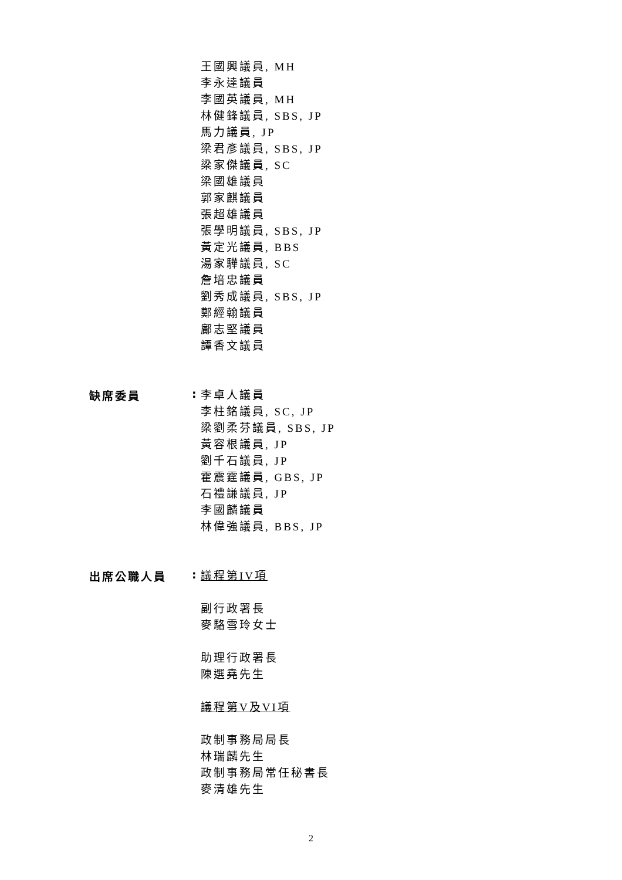王國興議員, MH
李永達議員
李國英議員, MH
林健鋒議員, SBS, JP
馬力議員, JP
梁君彥議員, SBS, JP
梁家傑議員, SC
梁國雄議員
郭家麒議員
張超雄議員
張學明議員, SBS, JP
黃定光議員, BBS
湯家驊議員, SC
詹培忠議員
劉秀成議員, SBS, JP
鄭經翰議員
鄺志堅議員
譚香文議員
缺席委員 :
李卓人議員
李柱銘議員, SC, JP
梁劉柔芬議員, SBS, JP
黃容根議員, JP
劉千石議員, JP
霍震霆議員, GBS, JP
石禮謙議員, JP
李國麟議員
林偉強議員, BBS, JP
出席公職人員 :
議程第IV項
副行政署長
麥駱雪玲女士
助理行政署長
陳選堯先生
議程第V及VI項
政制事務局局長
林瑞麟先生
政制事務局常任秘書長
麥清雄先生
2